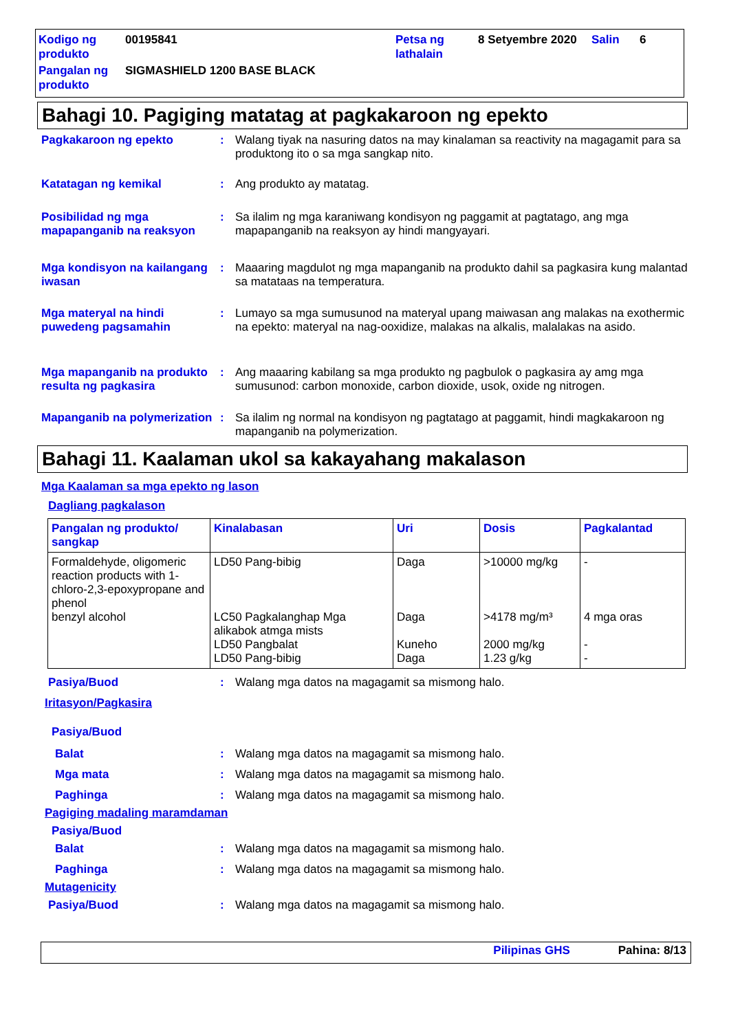Kodigo ng produkto
00195841
Petsa ng lathalain
8 Setyembre 2020
Salin
6
Pangalan ng produkto
SIGMASHIELD 1200 BASE BLACK
Bahagi 10. Pagiging matatag at pagkakaroon ng epekto
Pagkakaroon ng epekto
:
Walang tiyak na nasuring datos na may kinalaman sa reactivity na magagamit para sa produktong ito o sa mga sangkap nito.
Katatagan ng kemikal
:
Ang produkto ay matatag.
Posibilidad ng mga mapapanganib na reaksyon
:
Sa ilalim ng mga karaniwang kondisyon ng paggamit at pagtatago, ang mga mapapanganib na reaksyon ay hindi mangyayari.
Mga kondisyon na kailangang iwasan
:
Maaaring magdulot ng mga mapanganib na produkto dahil sa pagkasira kung malantad sa matataas na temperatura.
Mga materyal na hindi puwedeng pagsamahin
:
Lumayo sa mga sumusunod na materyal upang maiwasan ang malakas na exothermic na epekto: materyal na nag-ooxidize, malakas na alkalis, malalakas na asido.
Mga mapanganib na produkto resulta ng pagkasira
:
Ang maaaring kabilang sa mga produkto ng pagbulok o pagkasira ay amg mga sumusunod: carbon monoxide, carbon dioxide, usok, oxide ng nitrogen.
Mapanganib na polymerization
:
Sa ilalim ng normal na kondisyon ng pagtatago at paggamit, hindi magkakaroon ng mapanganib na polymerization.
Bahagi 11. Kaalaman ukol sa kakayahang makalason
Mga Kaalaman sa mga epekto ng lason
Dagliang pagkalason
| Pangalan ng produkto/ sangkap | Kinalabasan | Uri | Dosis | Pagkalantad |
| --- | --- | --- | --- | --- |
| Formaldehyde, oligomeric reaction products with 1-chloro-2,3-epoxypropane and phenol benzyl alcohol | LD50 Pang-bibig LC50 Pagkalanghap Mga alikabok atmga mists LD50 Pangbalat LD50 Pang-bibig | Daga Daga Kuneho Daga | >10000 mg/kg >4178 mg/m³ 2000 mg/kg 1.23 g/kg | - 4 mga oras - - |
Pasiya/Buod
:
Walang mga datos na magagamit sa mismong halo.
Iritasyon/Pagkasira
Pasiya/Buod
Balat
:
Walang mga datos na magagamit sa mismong halo.
Mga mata
:
Walang mga datos na magagamit sa mismong halo.
Paghinga
:
Walang mga datos na magagamit sa mismong halo.
Pagiging madaling maramdaman
Pasiya/Buod
Balat
:
Walang mga datos na magagamit sa mismong halo.
Paghinga
:
Walang mga datos na magagamit sa mismong halo.
Mutagenicity
Pasiya/Buod
:
Walang mga datos na magagamit sa mismong halo.
Pilipinas GHS Pahina: 8/13